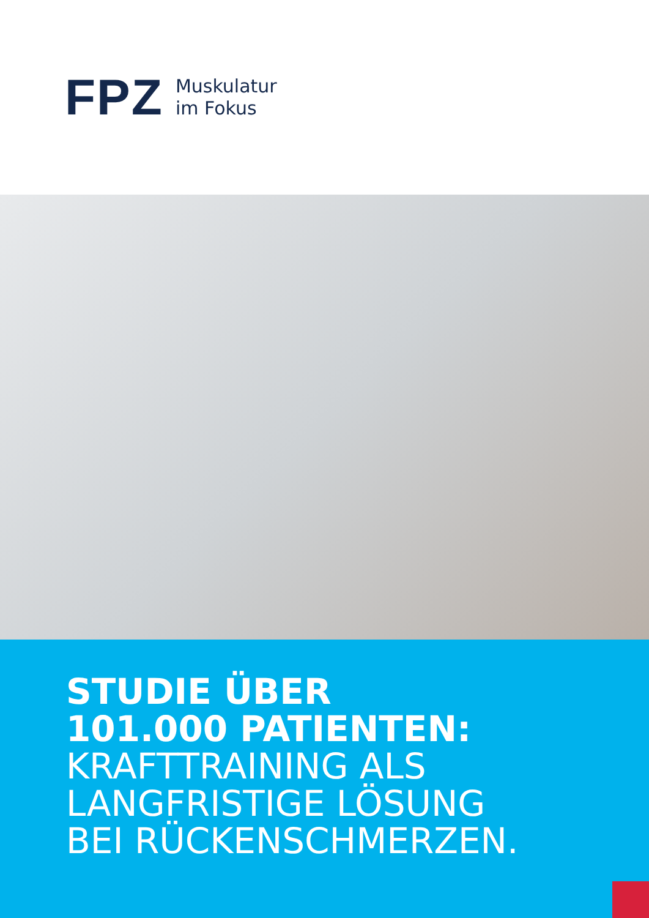FPZ
Muskulatur
im Fokus
STUDIE ÜBER
101.000 PATIENTEN:
KRAFTTRAINING ALS
LANGFRISTIGE LÖSUNG
BEI RÜCKENSCHMERZEN.